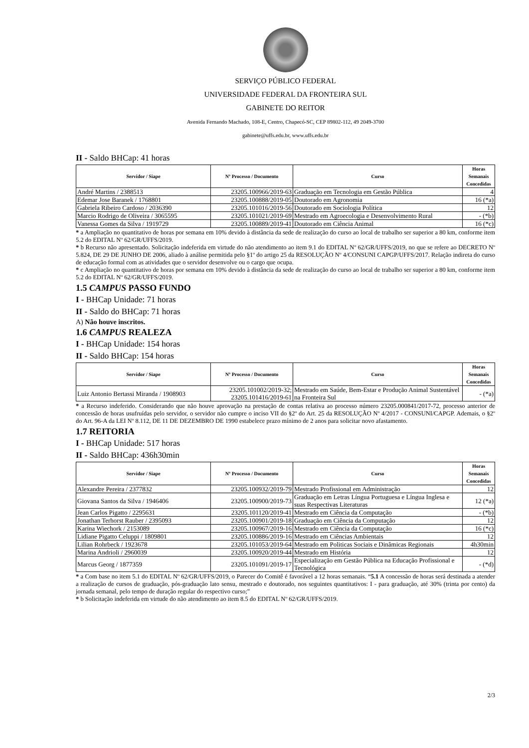SERVIÇO PÚBLICO FEDERAL
UNIVERSIDADE FEDERAL DA FRONTEIRA SUL
GABINETE DO REITOR
Avenida Fernando Machado, 108-E, Centro, Chapecó-SC, CEP 89802-112, 49 2049-3700
gabinete@uffs.edu.br, www.uffs.edu.br
II - Saldo BHCap: 41 horas
| Servidor / Siape | Nº Processo / Documento | Curso | Horas Semanais Concedidas |
| --- | --- | --- | --- |
| André Martins / 2388513 | 23205.100966/2019-63 | Graduação em Tecnologia em Gestão Pública | 4 |
| Edemar Jose Baranek / 1768801 | 23205.100888/2019-05 | Doutorado em Agronomia | 16 (*a) |
| Gabriela Ribeiro Cardoso / 2036390 | 23205.101016/2019-56 | Doutorado em Sociologia Política | 12 |
| Marcio Rodrigo de Oliveira / 3065595 | 23205.101021/2019-69 | Mestrado em Agroecologia e Desenvolvimento Rural | - (*b) |
| Vanessa Gomes da Silva / 1919729 | 23205.100889/2019-41 | Doutorado em Ciência Animal | 16 (*c) |
* a Ampliação no quantitativo de horas por semana em 10% devido à distância da sede de realização do curso ao local de trabalho ser superior a 80 km, conforme item 5.2 do EDITAL Nº 62/GR/UFFS/2019.
* b Recurso não apresentado. Solicitação indeferida em virtude do não atendimento ao item 9.1 do EDITAL Nº 62/GR/UFFS/2019, no que se refere ao DECRETO Nº 5.824, DE 29 DE JUNHO DE 2006, aliado à análise permitida pelo §1º do artigo 25 da RESOLUÇÃO Nº 4/CONSUNI CAPGP/UFFS/2017. Relação indireta do curso de educação formal com as atividades que o servidor desenvolve ou o cargo que ocupa.
* c Ampliação no quantitativo de horas por semana em 10% devido à distância da sede de realização do curso ao local de trabalho ser superior a 80 km, conforme item 5.2 do EDITAL Nº 62/GR/UFFS/2019.
1.5 CAMPUS PASSO FUNDO
I - BHCap Unidade: 71 horas
II - Saldo do BHCap: 71 horas
A) Não houve inscritos.
1.6 CAMPUS REALEZA
I - BHCap Unidade: 154 horas
II - Saldo BHCap: 154 horas
| Servidor / Siape | Nº Processo / Documento | Curso | Horas Semanais Concedidas |
| --- | --- | --- | --- |
| Luiz Antonio Bertassi Miranda / 1908903 | 23205.101002/2019-32; 23205.101416/2019-61 | Mestrado em Saúde, Bem-Estar e Produção Animal Sustentável na Fronteira Sul | - (*a) |
* a Recurso indeferido. Considerando que não houve aprovação na prestação de contas relativa ao processo número 23205.000841/2017-72, processo anterior de concessão de horas usufruídas pelo servidor, o servidor não cumpre o inciso VII do §2º do Art. 25 da RESOLUÇÃO Nº 4/2017 - CONSUNI/CAPGP. Ademais, o §2º do Art. 96-A da LEI Nº 8.112, DE 11 DE DEZEMBRO DE 1990 estabelece prazo mínimo de 2 anos para solicitar novo afastamento.
1.7 REITORIA
I - BHCap Unidade: 517 horas
II - Saldo BHCap: 436h30min
| Servidor / Siape | Nº Processo / Documento | Curso | Horas Semanais Concedidas |
| --- | --- | --- | --- |
| Alexandre Pereira / 2377832 | 23205.100932/2019-79 | Mestrado Profissional em Administração | 12 |
| Giovana Santos da Silva / 1946406 | 23205.100900/2019-73 | Graduação em Letras Língua Portuguesa e Língua Inglesa e suas Respectivas Literaturas | 12 (*a) |
| Jean Carlos Pigatto / 2295631 | 23205.101120/2019-41 | Mestrado em Ciência da Computação | - (*b) |
| Jonathan Terhorst Rauber / 2395093 | 23205.100901/2019-18 | Graduação em Ciência da Computação | 12 |
| Karina Wiechork / 2153089 | 23205.100967/2019-16 | Mestrado em Ciência da Computação | 16 (*c) |
| Lidiane Pigatto Celuppi / 1809801 | 23205.100886/2019-16 | Mestrado em Ciências Ambientais | 12 |
| Lilian Rohrbeck / 1923678 | 23205.101053/2019-64 | Mestrado em Politicas Sociais e Dinâmicas Regionais | 4h30min |
| Marina Andrioli / 2960039 | 23205.100920/2019-44 | Mestrado em História | 12 |
| Marcus Georg / 1877359 | 23205.101091/2019-17 | Especialização em Gestão Pública na Educação Profissional e Tecnológica | - (*d) |
* a Com base no item 5.1 do EDITAL Nº 62/GR/UFFS/2019, o Parecer do Comitê é favorável a 12 horas semanais. “5.1 A concessão de horas será destinada a atender a realização de cursos de graduação, pós-graduação lato sensu, mestrado e doutorado, nos seguintes quantitativos: I - para graduação, até 30% (trinta por cento) da jornada semanal, pelo tempo de duração regular do respectivo curso;”
* b Solicitação indeferida em virtude do não atendimento ao item 8.5 do EDITAL Nº 62/GR/UFFS/2019.
2/3